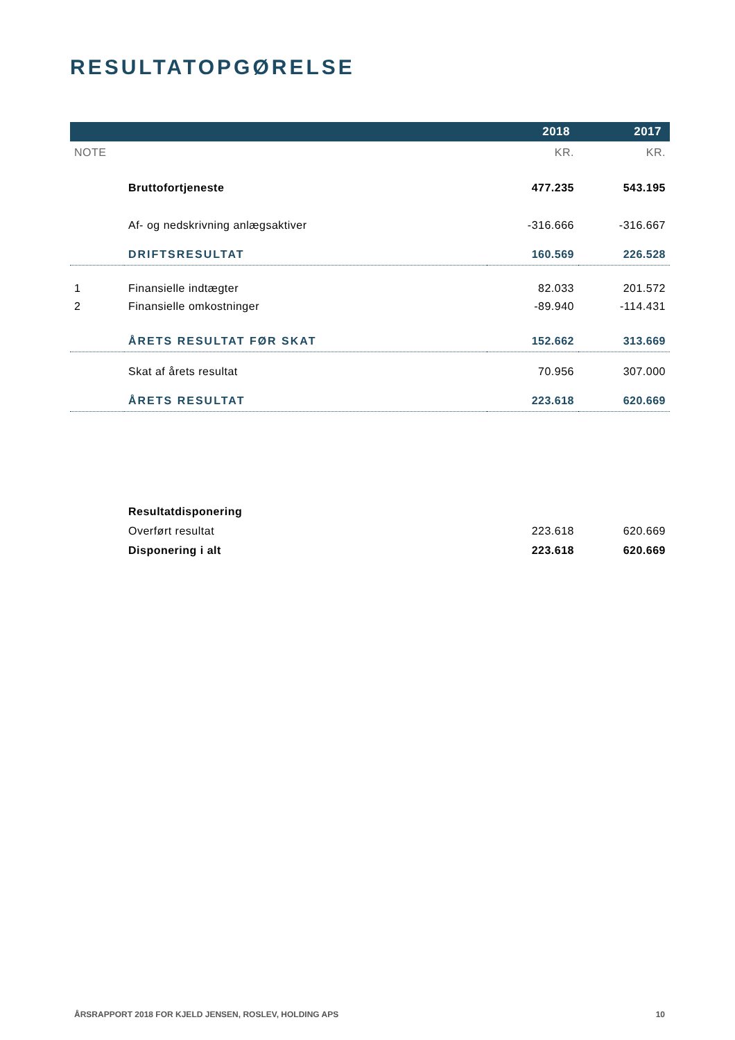RESULTATOPGØRELSE
| | | 2018 | 2017 |
| --- | --- | --- | --- |
| NOTE | | KR. | KR. |
| | Bruttofortjeneste | 477.235 | 543.195 |
| | Af- og nedskrivning anlægsaktiver | -316.666 | -316.667 |
| | DRIFTSRESULTAT | 160.569 | 226.528 |
| 1 | Finansielle indtægter | 82.033 | 201.572 |
| 2 | Finansielle omkostninger | -89.940 | -114.431 |
| | ÅRETS RESULTAT FØR SKAT | 152.662 | 313.669 |
| | Skat af årets resultat | 70.956 | 307.000 |
| | ÅRETS RESULTAT | 223.618 | 620.669 |
| | Resultatdisponering | | |
| | Overført resultat | 223.618 | 620.669 |
| | Disponering i alt | 223.618 | 620.669 |
ÅRSRAPPORT 2018 FOR KJELD JENSEN, ROSLEV, HOLDING APS 10